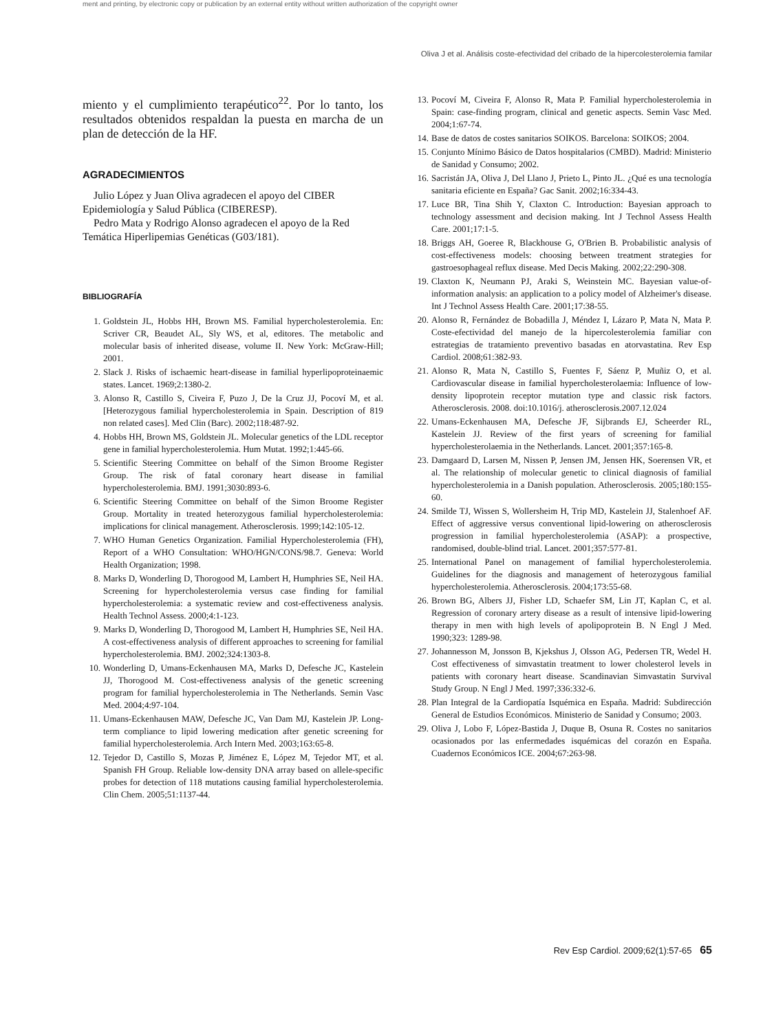ment and printing, by electronic copy or publication by an external entity without written authorization of the copyright owner
Oliva J et al. Análisis coste-efectividad del cribado de la hipercolesterolemia familar
miento y el cumplimiento terapéutico<sup>22</sup>. Por lo tanto, los resultados obtenidos respaldan la puesta en marcha de un plan de detección de la HF.
AGRADECIMIENTOS
Julio López y Juan Oliva agradecen el apoyo del CIBER Epidemiología y Salud Pública (CIBERESP).
Pedro Mata y Rodrigo Alonso agradecen el apoyo de la Red Temática Hiperlipemias Genéticas (G03/181).
BIBLIOGRAFÍA
1. Goldstein JL, Hobbs HH, Brown MS. Familial hypercholesterolemia. En: Scriver CR, Beaudet AL, Sly WS, et al, editores. The metabolic and molecular basis of inherited disease, volume II. New York: McGraw-Hill; 2001.
2. Slack J. Risks of ischaemic heart-disease in familial hyperlipoproteinaemic states. Lancet. 1969;2:1380-2.
3. Alonso R, Castillo S, Civeira F, Puzo J, De la Cruz JJ, Pocoví M, et al. [Heterozygous familial hypercholesterolemia in Spain. Description of 819 non related cases]. Med Clin (Barc). 2002;118:487-92.
4. Hobbs HH, Brown MS, Goldstein JL. Molecular genetics of the LDL receptor gene in familial hypercholesterolemia. Hum Mutat. 1992;1:445-66.
5. Scientific Steering Committee on behalf of the Simon Broome Register Group. The risk of fatal coronary heart disease in familial hypercholesterolemia. BMJ. 1991;3030:893-6.
6. Scientific Steering Committee on behalf of the Simon Broome Register Group. Mortality in treated heterozygous familial hypercholesterolemia: implications for clinical management. Atherosclerosis. 1999;142:105-12.
7. WHO Human Genetics Organization. Familial Hypercholesterolemia (FH), Report of a WHO Consultation: WHO/HGN/CONS/98.7. Geneva: World Health Organization; 1998.
8. Marks D, Wonderling D, Thorogood M, Lambert H, Humphries SE, Neil HA. Screening for hypercholesterolemia versus case finding for familial hypercholesterolemia: a systematic review and cost-effectiveness analysis. Health Technol Assess. 2000;4:1-123.
9. Marks D, Wonderling D, Thorogood M, Lambert H, Humphries SE, Neil HA. A cost-effectiveness analysis of different approaches to screening for familial hypercholesterolemia. BMJ. 2002;324:1303-8.
10. Wonderling D, Umans-Eckenhausen MA, Marks D, Defesche JC, Kastelein JJ, Thorogood M. Cost-effectiveness analysis of the genetic screening program for familial hypercholesterolemia in The Netherlands. Semin Vasc Med. 2004;4:97-104.
11. Umans-Eckenhausen MAW, Defesche JC, Van Dam MJ, Kastelein JP. Long-term compliance to lipid lowering medication after genetic screening for familial hypercholesterolemia. Arch Intern Med. 2003;163:65-8.
12. Tejedor D, Castillo S, Mozas P, Jiménez E, López M, Tejedor MT, et al. Spanish FH Group. Reliable low-density DNA array based on allele-specific probes for detection of 118 mutations causing familial hypercholesterolemia. Clin Chem. 2005;51:1137-44.
13. Pocoví M, Civeira F, Alonso R, Mata P. Familial hypercholesterolemia in Spain: case-finding program, clinical and genetic aspects. Semin Vasc Med. 2004;1:67-74.
14. Base de datos de costes sanitarios SOIKOS. Barcelona: SOIKOS; 2004.
15. Conjunto Mínimo Básico de Datos hospitalarios (CMBD). Madrid: Ministerio de Sanidad y Consumo; 2002.
16. Sacristán JA, Oliva J, Del Llano J, Prieto L, Pinto JL. ¿Qué es una tecnología sanitaria eficiente en España? Gac Sanit. 2002;16:334-43.
17. Luce BR, Tina Shih Y, Claxton C. Introduction: Bayesian approach to technology assessment and decision making. Int J Technol Assess Health Care. 2001;17:1-5.
18. Briggs AH, Goeree R, Blackhouse G, O'Brien B. Probabilistic analysis of cost-effectiveness models: choosing between treatment strategies for gastroesophageal reflux disease. Med Decis Making. 2002;22:290-308.
19. Claxton K, Neumann PJ, Araki S, Weinstein MC. Bayesian value-of-information analysis: an application to a policy model of Alzheimer's disease. Int J Technol Assess Health Care. 2001;17:38-55.
20. Alonso R, Fernández de Bobadilla J, Méndez I, Lázaro P, Mata N, Mata P. Coste-efectividad del manejo de la hipercolesterolemia familiar con estrategias de tratamiento preventivo basadas en atorvastatina. Rev Esp Cardiol. 2008;61:382-93.
21. Alonso R, Mata N, Castillo S, Fuentes F, Sáenz P, Muñiz O, et al. Cardiovascular disease in familial hypercholesterolaemia: Influence of low-density lipoprotein receptor mutation type and classic risk factors. Atherosclerosis. 2008. doi:10.1016/j. atherosclerosis.2007.12.024
22. Umans-Eckenhausen MA, Defesche JF, Sijbrands EJ, Scheerder RL, Kastelein JJ. Review of the first years of screening for familial hypercholesterolaemia in the Netherlands. Lancet. 2001;357:165-8.
23. Damgaard D, Larsen M, Nissen P, Jensen JM, Jensen HK, Soerensen VR, et al. The relationship of molecular genetic to clinical diagnosis of familial hypercholesterolemia in a Danish population. Atherosclerosis. 2005;180:155-60.
24. Smilde TJ, Wissen S, Wollersheim H, Trip MD, Kastelein JJ, Stalenhoef AF. Effect of aggressive versus conventional lipid-lowering on atherosclerosis progression in familial hypercholesterolemia (ASAP): a prospective, randomised, double-blind trial. Lancet. 2001;357:577-81.
25. International Panel on management of familial hypercholesterolemia. Guidelines for the diagnosis and management of heterozygous familial hypercholesterolemia. Atherosclerosis. 2004;173:55-68.
26. Brown BG, Albers JJ, Fisher LD, Schaefer SM, Lin JT, Kaplan C, et al. Regression of coronary artery disease as a result of intensive lipid-lowering therapy in men with high levels of apolipoprotein B. N Engl J Med. 1990;323: 1289-98.
27. Johannesson M, Jonsson B, Kjekshus J, Olsson AG, Pedersen TR, Wedel H. Cost effectiveness of simvastatin treatment to lower cholesterol levels in patients with coronary heart disease. Scandinavian Simvastatin Survival Study Group. N Engl J Med. 1997;336:332-6.
28. Plan Integral de la Cardiopatía Isquémica en España. Madrid: Subdirección General de Estudios Económicos. Ministerio de Sanidad y Consumo; 2003.
29. Oliva J, Lobo F, López-Bastida J, Duque B, Osuna R. Costes no sanitarios ocasionados por las enfermedades isquémicas del corazón en España. Cuadernos Económicos ICE. 2004;67:263-98.
Rev Esp Cardiol. 2009;62(1):57-65 65